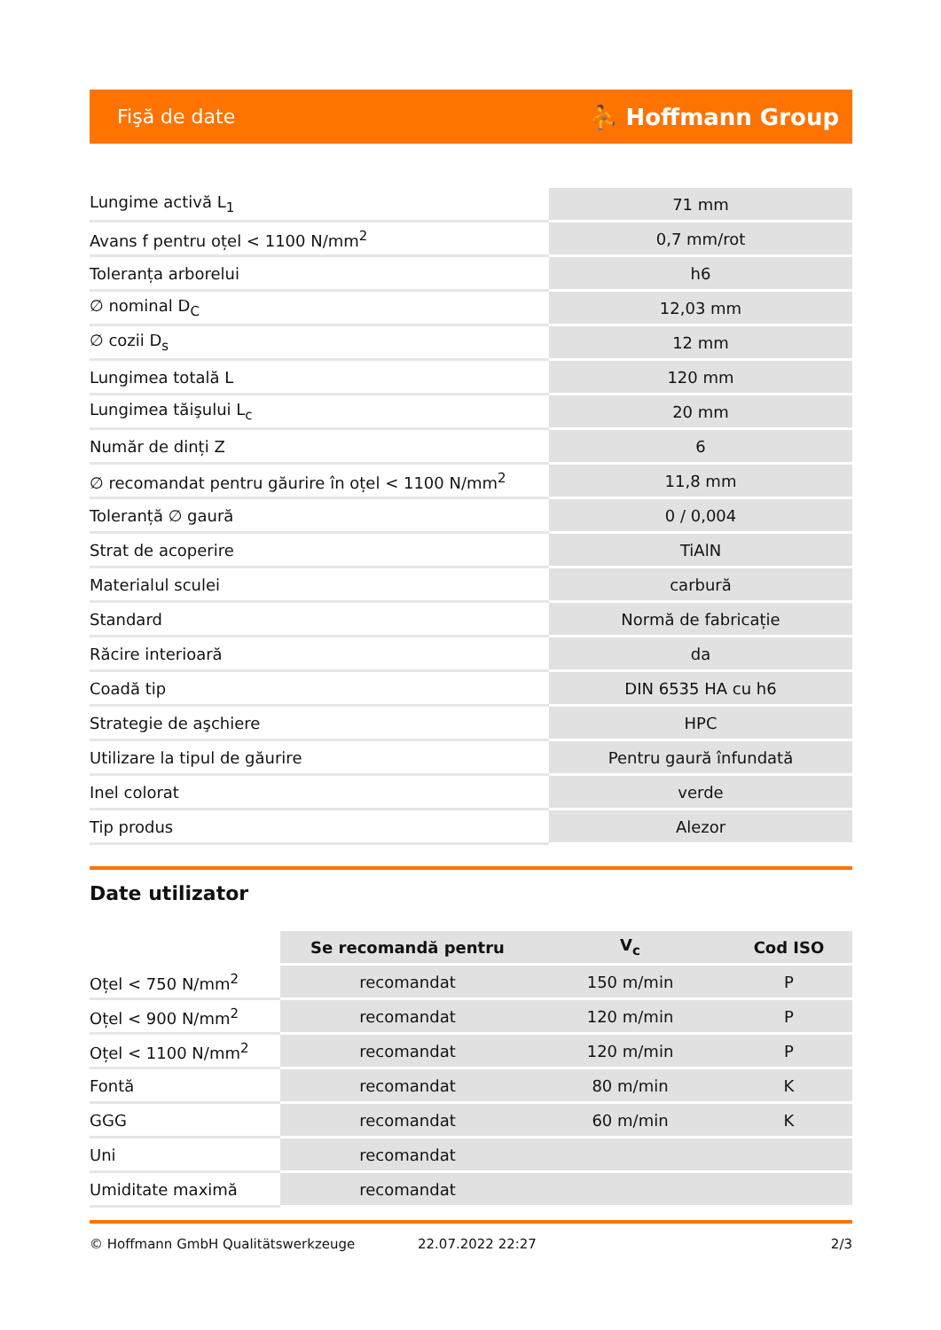Fişă de date ⛹ Hoffmann Group
| Lungime activă L<sub>1</sub> | 71 mm |
| Avans f pentru oțel < 1100 N/mm<sup>2</sup> | 0,7 mm/rot |
| Toleranța arborelui | h6 |
| ∅ nominal D<sub>C</sub> | 12,03 mm |
| ∅ cozii D<sub>s</sub> | 12 mm |
| Lungimea totală L | 120 mm |
| Lungimea tăişului L<sub>c</sub> | 20 mm |
| Număr de dinți Z | 6 |
| ∅ recomandat pentru găurire în oțel < 1100 N/mm<sup>2</sup> | 11,8 mm |
| Toleranță ∅ gaură | 0 / 0,004 |
| Strat de acoperire | TiAlN |
| Materialul sculei | carbură |
| Standard | Normă de fabricație |
| Răcire interioară | da |
| Coadă tip | DIN 6535 HA cu h6 |
| Strategie de aşchiere | HPC |
| Utilizare la tipul de găurire | Pentru gaură înfundată |
| Inel colorat | verde |
| Tip produs | Alezor |
Date utilizator
| | Se recomandă pentru | V<sub>c</sub> | Cod ISO |
| --- | --- | --- | --- |
| Oțel < 750 N/mm<sup>2</sup> | recomandat | 150 m/min | P |
| Oțel < 900 N/mm<sup>2</sup> | recomandat | 120 m/min | P |
| Oțel < 1100 N/mm<sup>2</sup> | recomandat | 120 m/min | P |
| Fontă | recomandat | 80 m/min | K |
| GGG | recomandat | 60 m/min | K |
| Uni | recomandat | | |
| Umiditate maximă | recomandat | | |
© Hoffmann GmbH Qualitätswerkzeuge 22.07.2022 22:27 2/3